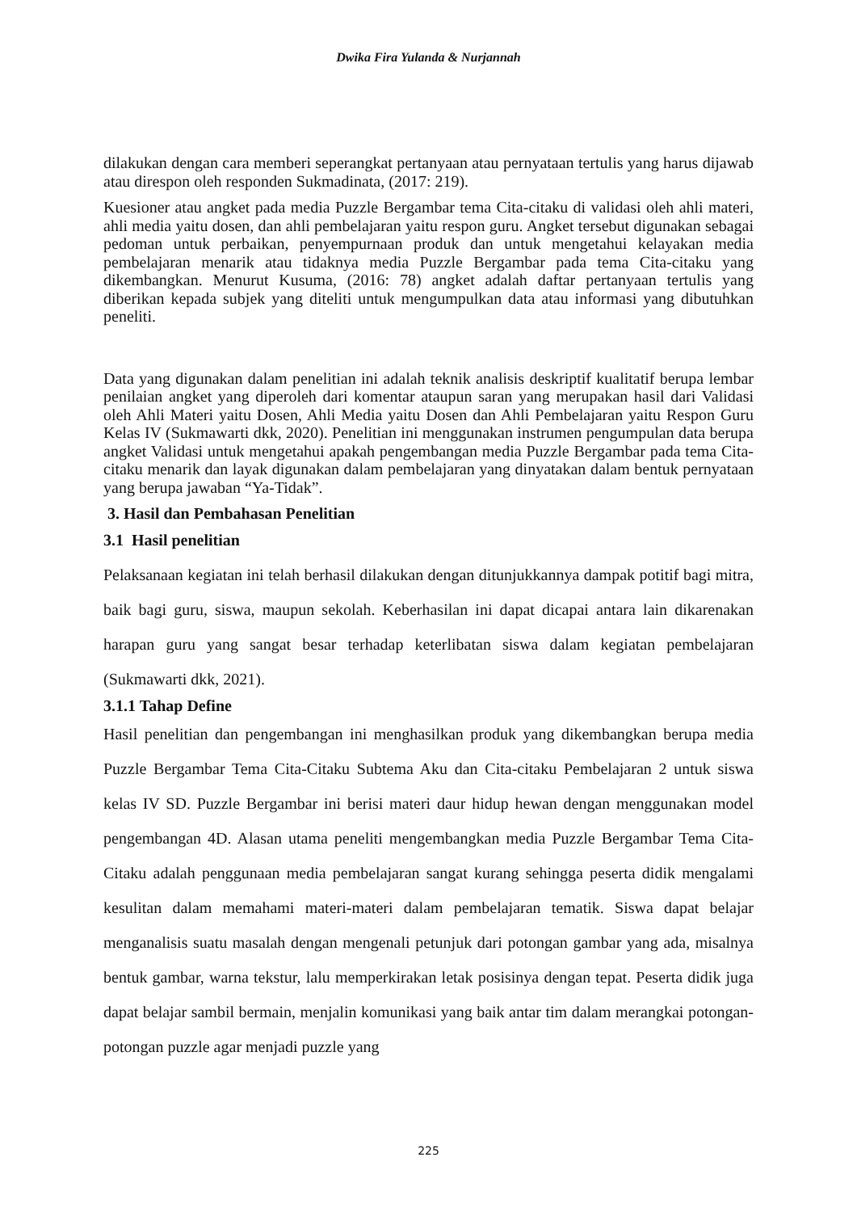Dwika Fira Yulanda & Nurjannah
dilakukan dengan cara memberi seperangkat pertanyaan atau pernyataan tertulis yang harus dijawab atau direspon oleh responden Sukmadinata, (2017: 219).
Kuesioner atau angket pada media Puzzle Bergambar tema Cita-citaku di validasi oleh ahli materi, ahli media yaitu dosen, dan ahli pembelajaran yaitu respon guru. Angket tersebut digunakan sebagai pedoman untuk perbaikan, penyempurnaan produk dan untuk mengetahui kelayakan media pembelajaran menarik atau tidaknya media Puzzle Bergambar pada tema Cita-citaku yang dikembangkan. Menurut Kusuma, (2016: 78) angket adalah daftar pertanyaan tertulis yang diberikan kepada subjek yang diteliti untuk mengumpulkan data atau informasi yang dibutuhkan peneliti.
Data yang digunakan dalam penelitian ini adalah teknik analisis deskriptif kualitatif berupa lembar penilaian angket yang diperoleh dari komentar ataupun saran yang merupakan hasil dari Validasi oleh Ahli Materi yaitu Dosen, Ahli Media yaitu Dosen dan Ahli Pembelajaran yaitu Respon Guru Kelas IV (Sukmawarti dkk, 2020). Penelitian ini menggunakan instrumen pengumpulan data berupa angket Validasi untuk mengetahui apakah pengembangan media Puzzle Bergambar pada tema Cita-citaku menarik dan layak digunakan dalam pembelajaran yang dinyatakan dalam bentuk pernyataan yang berupa jawaban “Ya-Tidak”.
3. Hasil dan Pembahasan Penelitian
3.1 Hasil penelitian
Pelaksanaan kegiatan ini telah berhasil dilakukan dengan ditunjukkannya dampak potitif bagi mitra, baik bagi guru, siswa, maupun sekolah. Keberhasilan ini dapat dicapai antara lain dikarenakan harapan guru yang sangat besar terhadap keterlibatan siswa dalam kegiatan pembelajaran (Sukmawarti dkk, 2021).
3.1.1 Tahap Define
Hasil penelitian dan pengembangan ini menghasilkan produk yang dikembangkan berupa media Puzzle Bergambar Tema Cita-Citaku Subtema Aku dan Cita-citaku Pembelajaran 2 untuk siswa kelas IV SD. Puzzle Bergambar ini berisi materi daur hidup hewan dengan menggunakan model pengembangan 4D. Alasan utama peneliti mengembangkan media Puzzle Bergambar Tema Cita-Citaku adalah penggunaan media pembelajaran sangat kurang sehingga peserta didik mengalami kesulitan dalam memahami materi-materi dalam pembelajaran tematik. Siswa dapat belajar menganalisis suatu masalah dengan mengenali petunjuk dari potongan gambar yang ada, misalnya bentuk gambar, warna tekstur, lalu memperkirakan letak posisinya dengan tepat. Peserta didik juga dapat belajar sambil bermain, menjalin komunikasi yang baik antar tim dalam merangkai potongan-potongan puzzle agar menjadi puzzle yang
225